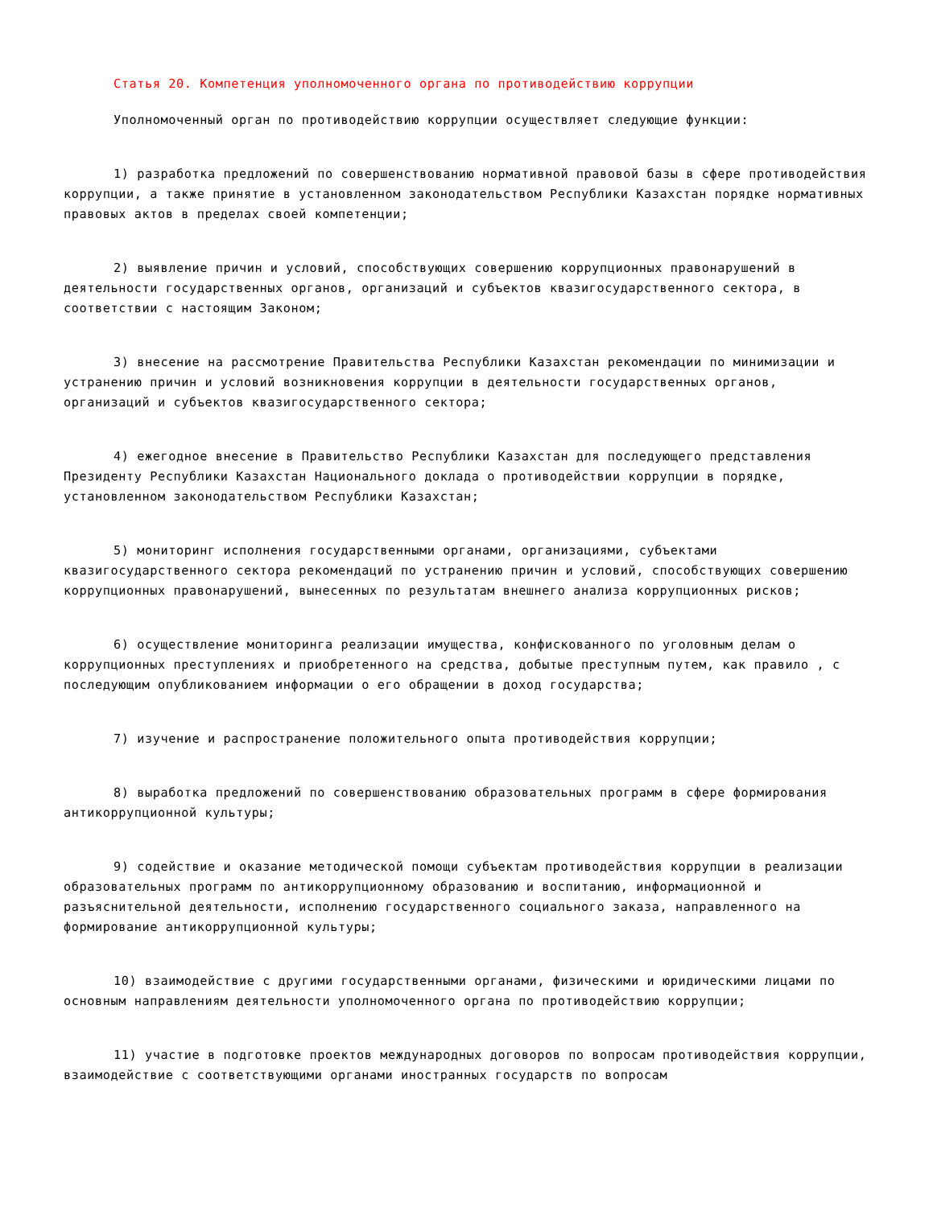Статья 20. Компетенция уполномоченного органа по противодействию коррупции
Уполномоченный орган по противодействию коррупции осуществляет следующие функции:
1) разработка предложений по совершенствованию нормативной правовой базы в сфере противодействия коррупции, а также принятие в установленном законодательством Республики Казахстан порядке нормативных правовых актов в пределах своей компетенции;
2) выявление причин и условий, способствующих совершению коррупционных правонарушений в деятельности государственных органов, организаций и субъектов квазигосударственного сектора, в соответствии с настоящим Законом;
3) внесение на рассмотрение Правительства Республики Казахстан рекомендации по минимизации и устранению причин и условий возникновения коррупции в деятельности государственных органов, организаций и субъектов квазигосударственного сектора;
4) ежегодное внесение в Правительство Республики Казахстан для последующего представления Президенту Республики Казахстан Национального доклада о противодействии коррупции в порядке, установленном законодательством Республики Казахстан;
5) мониторинг исполнения государственными органами, организациями, субъектами квазигосударственного сектора рекомендаций по устранению причин и условий, способствующих совершению коррупционных правонарушений, вынесенных по результатам внешнего анализа коррупционных рисков;
6) осуществление мониторинга реализации имущества, конфискованного по уголовным делам о коррупционных преступлениях и приобретенного на средства, добытые преступным путем, как правило , с последующим опубликованием информации о его обращении в доход государства;
7) изучение и распространение положительного опыта противодействия коррупции;
8) выработка предложений по совершенствованию образовательных программ в сфере формирования антикоррупционной культуры;
9) содействие и оказание методической помощи субъектам противодействия коррупции в реализации образовательных программ по антикоррупционному образованию и воспитанию, информационной и разъяснительной деятельности, исполнению государственного социального заказа, направленного на формирование антикоррупционной культуры;
10) взаимодействие с другими государственными органами, физическими и юридическими лицами по основным направлениям деятельности уполномоченного органа по противодействию коррупции;
11) участие в подготовке проектов международных договоров по вопросам противодействия коррупции, взаимодействие с соответствующими органами иностранных государств по вопросам